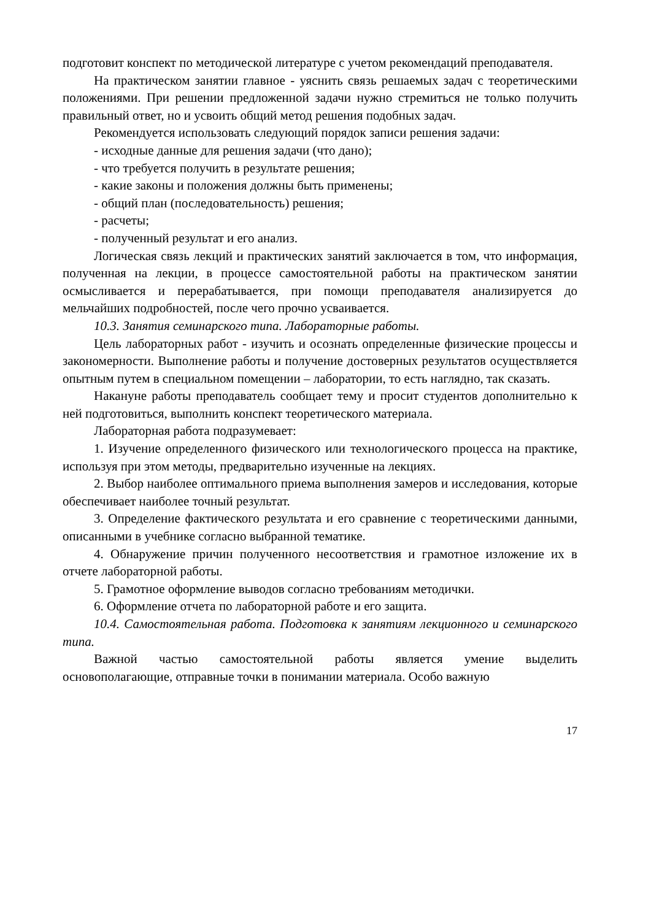подготовит конспект по методической литературе с учетом рекомендаций преподавателя.
На практическом занятии главное - уяснить связь решаемых задач с теоретическими положениями. При решении предложенной задачи нужно стремиться не только получить правильный ответ, но и усвоить общий метод решения подобных задач.
Рекомендуется использовать следующий порядок записи решения задачи:
- исходные данные для решения задачи (что дано);
- что требуется получить в результате решения;
- какие законы и положения должны быть применены;
- общий план (последовательность) решения;
- расчеты;
- полученный результат и его анализ.
Логическая связь лекций и практических занятий заключается в том, что информация, полученная на лекции, в процессе самостоятельной работы на практическом занятии осмысливается и перерабатывается, при помощи преподавателя анализируется до мельчайших подробностей, после чего прочно усваивается.
10.3. Занятия семинарского типа. Лабораторные работы.
Цель лабораторных работ - изучить и осознать определенные физические процессы и закономерности. Выполнение работы и получение достоверных результатов осуществляется опытным путем в специальном помещении – лаборатории, то есть наглядно, так сказать.
Накануне работы преподаватель сообщает тему и просит студентов дополнительно к ней подготовиться, выполнить конспект теоретического материала.
Лабораторная работа подразумевает:
1. Изучение определенного физического или технологического процесса на практике, используя при этом методы, предварительно изученные на лекциях.
2. Выбор наиболее оптимального приема выполнения замеров и исследования, которые обеспечивает наиболее точный результат.
3. Определение фактического результата и его сравнение с теоретическими данными, описанными в учебнике согласно выбранной тематике.
4. Обнаружение причин полученного несоответствия и грамотное изложение их в отчете лабораторной работы.
5. Грамотное оформление выводов согласно требованиям методички.
6. Оформление отчета по лабораторной работе и его защита.
10.4. Самостоятельная работа. Подготовка к занятиям лекционного и семинарского типа.
Важной частью самостоятельной работы является умение выделить основополагающие, отправные точки в понимании материала. Особо важную
17